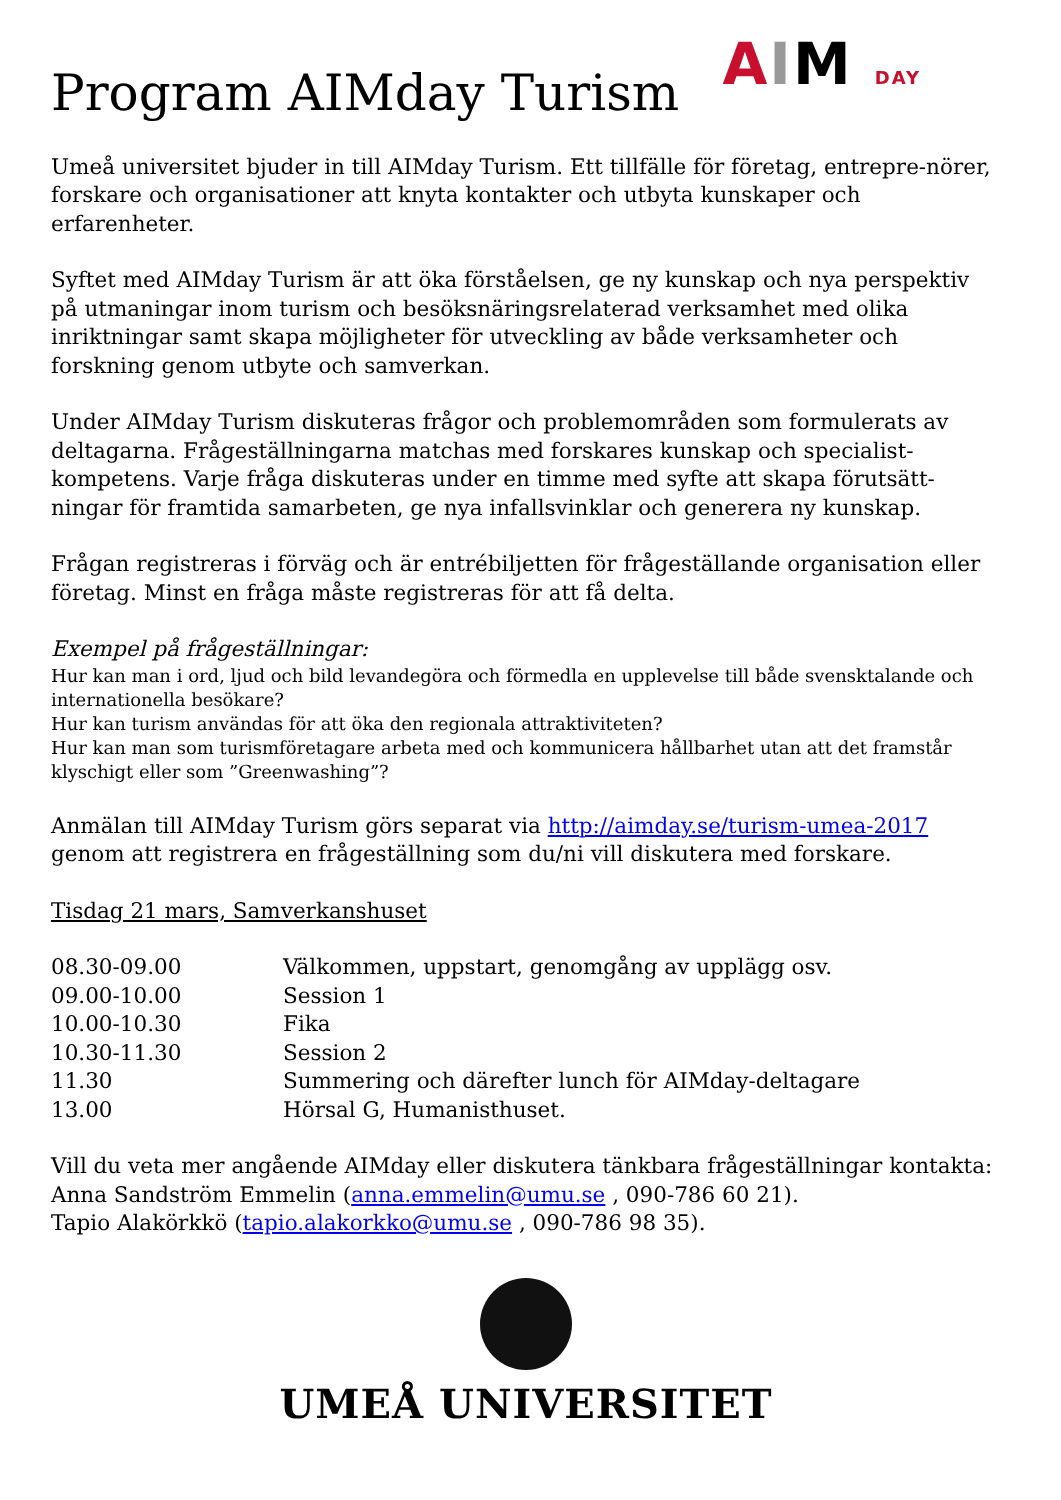Program AIMday Turism
AIM DAY
Umeå universitet bjuder in till AIMday Turism. Ett tillfälle för företag, entrepre-nörer, forskare och organisationer att knyta kontakter och utbyta kunskaper och erfarenheter.
Syftet med AIMday Turism är att öka förståelsen, ge ny kunskap och nya perspektiv på utmaningar inom turism och besöksnäringsrelaterad verksamhet med olika inriktningar samt skapa möjligheter för utveckling av både verksamheter och forskning genom utbyte och samverkan.
Under AIMday Turism diskuteras frågor och problemområden som formulerats av deltagarna. Frågeställningarna matchas med forskares kunskap och specialist-kompetens. Varje fråga diskuteras under en timme med syfte att skapa förutsätt-ningar för framtida samarbeten, ge nya infallsvinklar och generera ny kunskap.
Frågan registreras i förväg och är entrébiljetten för frågeställande organisation eller företag. Minst en fråga måste registreras för att få delta.
Exempel på frågeställningar:
Hur kan man i ord, ljud och bild levandegöra och förmedla en upplevelse till både svensktalande och internationella besökare?
Hur kan turism användas för att öka den regionala attraktiviteten?
Hur kan man som turismföretagare arbeta med och kommunicera hållbarhet utan att det framstår klyschigt eller som ”Greenwashing”?
Anmälan till AIMday Turism görs separat via http://aimday.se/turism-umea-2017 genom att registrera en frågeställning som du/ni vill diskutera med forskare.
Tisdag 21 mars, Samverkanshuset
| 08.30-09.00 | Välkommen, uppstart, genomgång av upplägg osv. |
| 09.00-10.00 | Session 1 |
| 10.00-10.30 | Fika |
| 10.30-11.30 | Session 2 |
| 11.30 | Summering och därefter lunch för AIMday-deltagare |
| 13.00 | Hörsal G, Humanisthuset. |
Vill du veta mer angående AIMday eller diskutera tänkbara frågeställningar kontakta:
Anna Sandström Emmelin (anna.emmelin@umu.se , 090-786 60 21).
Tapio Alakörkkö (tapio.alakorkko@umu.se , 090-786 98 35).
UMEÅ UNIVERSITET